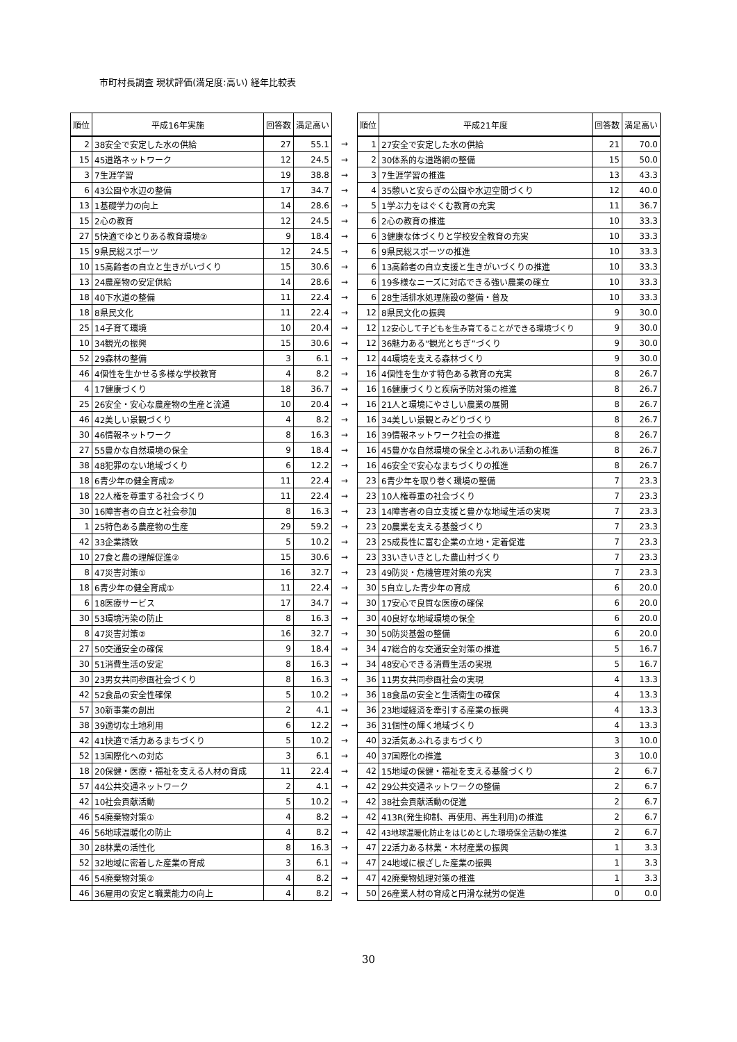市町村長調査 現状評価(満足度:高い) 経年比較表
| 順位 | 平成16年実施 | 回答数 | 満足高い | | 順位 | 平成21年度 | 回答数 | 満足高い |
| --- | --- | --- | --- | --- | --- | --- | --- | --- |
| 2 | 38安全で安定した水の供給 | 27 | 55.1 | → | 1 | 27安全で安定した水の供給 | 21 | 70.0 |
| 15 | 45道路ネットワーク | 12 | 24.5 | → | 2 | 30体系的な道路網の整備 | 15 | 50.0 |
| 3 | 7生涯学習 | 19 | 38.8 | → | 3 | 7生涯学習の推進 | 13 | 43.3 |
| 6 | 43公園や水辺の整備 | 17 | 34.7 | → | 4 | 35憩いと安らぎの公園や水辺空間づくり | 12 | 40.0 |
| 13 | 1基礎学力の向上 | 14 | 28.6 | → | 5 | 1学ぶ力をはぐくむ教育の充実 | 11 | 36.7 |
| 15 | 2心の教育 | 12 | 24.5 | → | 6 | 2心の教育の推進 | 10 | 33.3 |
| 27 | 5快適でゆとりある教育環境② | 9 | 18.4 | → | 6 | 3健康な体づくりと学校安全教育の充実 | 10 | 33.3 |
| 15 | 9県民総スポーツ | 12 | 24.5 | → | 6 | 9県民総スポーツの推進 | 10 | 33.3 |
| 10 | 15高齢者の自立と生きがいづくり | 15 | 30.6 | → | 6 | 13高齢者の自立支援と生きがいづくりの推進 | 10 | 33.3 |
| 13 | 24農産物の安定供給 | 14 | 28.6 | → | 6 | 19多様なニーズに対応できる強い農業の確立 | 10 | 33.3 |
| 18 | 40下水道の整備 | 11 | 22.4 | → | 6 | 28生活排水処理施設の整備・普及 | 10 | 33.3 |
| 18 | 8県民文化 | 11 | 22.4 | → | 12 | 8県民文化の振興 | 9 | 30.0 |
| 25 | 14子育て環境 | 10 | 20.4 | → | 12 | 12安心して子どもを生み育てることができる環境づくり | 9 | 30.0 |
| 10 | 34観光の振興 | 15 | 30.6 | → | 12 | 36魅力ある“観光とちぎ”づくり | 9 | 30.0 |
| 52 | 29森林の整備 | 3 | 6.1 | → | 12 | 44環境を支える森林づくり | 9 | 30.0 |
| 46 | 4個性を生かせる多様な学校教育 | 4 | 8.2 | → | 16 | 4個性を生かす特色ある教育の充実 | 8 | 26.7 |
| 4 | 17健康づくり | 18 | 36.7 | → | 16 | 16健康づくりと疾病予防対策の推進 | 8 | 26.7 |
| 25 | 26安全・安心な農産物の生産と流通 | 10 | 20.4 | → | 16 | 21人と環境にやさしい農業の展開 | 8 | 26.7 |
| 46 | 42美しい景観づくり | 4 | 8.2 | → | 16 | 34美しい景観とみどりづくり | 8 | 26.7 |
| 30 | 46情報ネットワーク | 8 | 16.3 | → | 16 | 39情報ネットワーク社会の推進 | 8 | 26.7 |
| 27 | 55豊かな自然環境の保全 | 9 | 18.4 | → | 16 | 45豊かな自然環境の保全とふれあい活動の推進 | 8 | 26.7 |
| 38 | 48犯罪のない地域づくり | 6 | 12.2 | → | 16 | 46安全で安心なまちづくりの推進 | 8 | 26.7 |
| 18 | 6青少年の健全育成② | 11 | 22.4 | → | 23 | 6青少年を取り巻く環境の整備 | 7 | 23.3 |
| 18 | 22人権を尊重する社会づくり | 11 | 22.4 | → | 23 | 10人権尊重の社会づくり | 7 | 23.3 |
| 30 | 16障害者の自立と社会参加 | 8 | 16.3 | → | 23 | 14障害者の自立支援と豊かな地域生活の実現 | 7 | 23.3 |
| 1 | 25特色ある農産物の生産 | 29 | 59.2 | → | 23 | 20農業を支える基盤づくり | 7 | 23.3 |
| 42 | 33企業誘致 | 5 | 10.2 | → | 23 | 25成長性に富む企業の立地・定着促進 | 7 | 23.3 |
| 10 | 27食と農の理解促進② | 15 | 30.6 | → | 23 | 33いきいきとした農山村づくり | 7 | 23.3 |
| 8 | 47災害対策① | 16 | 32.7 | → | 23 | 49防災・危機管理対策の充実 | 7 | 23.3 |
| 18 | 6青少年の健全育成① | 11 | 22.4 | → | 30 | 5自立した青少年の育成 | 6 | 20.0 |
| 6 | 18医療サービス | 17 | 34.7 | → | 30 | 17安心で良質な医療の確保 | 6 | 20.0 |
| 30 | 53環境汚染の防止 | 8 | 16.3 | → | 30 | 40良好な地域環境の保全 | 6 | 20.0 |
| 8 | 47災害対策② | 16 | 32.7 | → | 30 | 50防災基盤の整備 | 6 | 20.0 |
| 27 | 50交通安全の確保 | 9 | 18.4 | → | 34 | 47総合的な交通安全対策の推進 | 5 | 16.7 |
| 30 | 51消費生活の安定 | 8 | 16.3 | → | 34 | 48安心できる消費生活の実現 | 5 | 16.7 |
| 30 | 23男女共同参画社会づくり | 8 | 16.3 | → | 36 | 11男女共同参画社会の実現 | 4 | 13.3 |
| 42 | 52食品の安全性確保 | 5 | 10.2 | → | 36 | 18食品の安全と生活衛生の確保 | 4 | 13.3 |
| 57 | 30新事業の創出 | 2 | 4.1 | → | 36 | 23地域経済を牽引する産業の振興 | 4 | 13.3 |
| 38 | 39適切な土地利用 | 6 | 12.2 | → | 36 | 31個性の輝く地域づくり | 4 | 13.3 |
| 42 | 41快適で活力あるまちづくり | 5 | 10.2 | → | 40 | 32活気あふれるまちづくり | 3 | 10.0 |
| 52 | 13国際化への対応 | 3 | 6.1 | → | 40 | 37国際化の推進 | 3 | 10.0 |
| 18 | 20保健・医療・福祉を支える人材の育成 | 11 | 22.4 | → | 42 | 15地域の保健・福祉を支える基盤づくり | 2 | 6.7 |
| 57 | 44公共交通ネットワーク | 2 | 4.1 | → | 42 | 29公共交通ネットワークの整備 | 2 | 6.7 |
| 42 | 10社会貢献活動 | 5 | 10.2 | → | 42 | 38社会貢献活動の促進 | 2 | 6.7 |
| 46 | 54廃棄物対策① | 4 | 8.2 | → | 42 | 413R(発生抑制、再使用、再生利用)の推進 | 2 | 6.7 |
| 46 | 56地球温暖化の防止 | 4 | 8.2 | → | 42 | 43地球温暖化防止をはじめとした環境保全活動の推進 | 2 | 6.7 |
| 30 | 28林業の活性化 | 8 | 16.3 | → | 47 | 22活力ある林業・木材産業の振興 | 1 | 3.3 |
| 52 | 32地域に密着した産業の育成 | 3 | 6.1 | → | 47 | 24地域に根ざした産業の振興 | 1 | 3.3 |
| 46 | 54廃棄物対策② | 4 | 8.2 | → | 47 | 42廃棄物処理対策の推進 | 1 | 3.3 |
| 46 | 36雇用の安定と職業能力の向上 | 4 | 8.2 | → | 50 | 26産業人材の育成と円滑な就労の促進 | 0 | 0.0 |
30